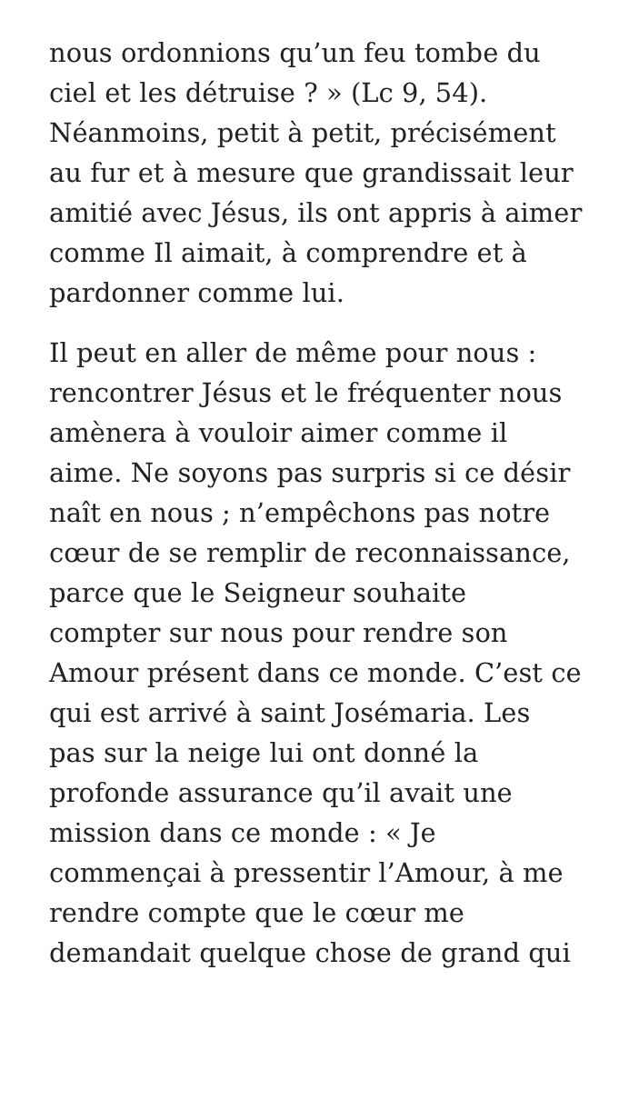nous ordonnions qu’un feu tombe du ciel et les détruise ? » (Lc 9, 54). Néanmoins, petit à petit, précisément au fur et à mesure que grandissait leur amitié avec Jésus, ils ont appris à aimer comme Il aimait, à comprendre et à pardonner comme lui.
Il peut en aller de même pour nous : rencontrer Jésus et le fréquenter nous amènera à vouloir aimer comme il aime. Ne soyons pas surpris si ce désir naît en nous ; n’empêchons pas notre cœur de se remplir de reconnaissance, parce que le Seigneur souhaite compter sur nous pour rendre son Amour présent dans ce monde. C’est ce qui est arrivé à saint Josémaria. Les pas sur la neige lui ont donné la profonde assurance qu’il avait une mission dans ce monde : « Je commençai à pressentir l’Amour, à me rendre compte que le cœur me demandait quelque chose de grand qui